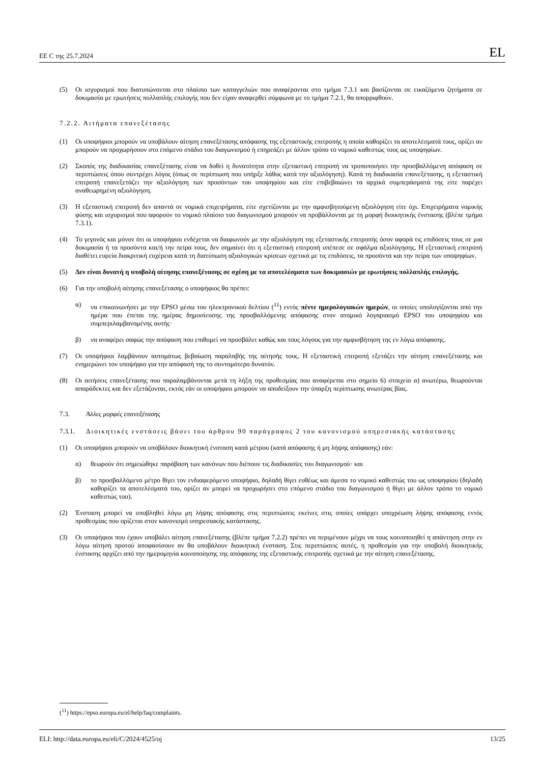ΕΕ C της 25.7.2024 EL
(5) Οι ισχυρισμοί που διατυπώνονται στο πλαίσιο των καταγγελιών που αναφέρονται στο τμήμα 7.3.1 και βασίζονται σε εικαζόμενα ζητήματα σε δοκιμασία με ερωτήσεις πολλαπλής επιλογής που δεν είχαν αναφερθεί σύμφωνα με το τμήμα 7.2.1, θα απορριφθούν.
7.2.2. Αιτήματα επανεξέτασης
(1) Οι υποψήφιοι μπορούν να υποβάλουν αίτηση επανεξέτασης απόφασης της εξεταστικής επιτροπής η οποία καθορίζει τα αποτελέσματά τους, ορίζει αν μπορούν να προχωρήσουν στο επόμενο στάδιο του διαγωνισμού ή επηρεάζει με άλλον τρόπο το νομικό καθεστώς τους ως υποψηφίων.
(2) Σκοπός της διαδικασίας επανεξέτασης είναι να δοθεί η δυνατότητα στην εξεταστική επιτροπή να τροποποιήσει την προσβαλλόμενη απόφαση σε περιπτώσεις όπου συντρέχει λόγος (όπως σε περίπτωση που υπήρξε λάθος κατά την αξιολόγηση). Κατά τη διαδικασία επανεξέτασης, η εξεταστική επιτροπή επανεξετάζει την αξιολόγηση των προσόντων του υποψηφίου και είτε επιβεβαιώνει τα αρχικά συμπεράσματά της είτε παρέχει αναθεωρημένη αξιολόγηση.
(3) Η εξεταστική επιτροπή δεν απαντά σε νομικά επιχειρήματα, είτε σχετίζονται με την αμφισβητούμενη αξιολόγηση είτε όχι. Επιχειρήματα νομικής φύσης και ισχυρισμοί που αφορούν το νομικό πλαίσιο του διαγωνισμού μπορούν να προβάλλονται με τη μορφή διοικητικής ένστασης (βλέπε τμήμα 7.3.1).
(4) Το γεγονός και μόνον ότι οι υποψήφιοι ενδέχεται να διαφωνούν με την αξιολόγηση της εξεταστικής επιτροπής όσον αφορά τις επιδόσεις τους σε μια δοκιμασία ή τα προσόντα και/ή την πείρα τους, δεν σημαίνει ότι η εξεταστική επιτροπή υπέπεσε σε σφάλμα αξιολόγησης. Η εξεταστική επιτροπή διαθέτει ευρεία διακριτική ευχέρεια κατά τη διατύπωση αξιολογικών κρίσεων σχετικά με τις επιδόσεις, τα προσόντα και την πείρα των υποψηφίων.
(5) Δεν είναι δυνατή η υποβολή αίτησης επανεξέτασης σε σχέση με τα αποτελέσματα των δοκιμασιών με ερωτήσεις πολλαπλής επιλογής.
(6) Για την υποβολή αίτησης επανεξέτασης ο υποψήφιος θα πρέπει:
α) να επικοινωνήσει με την EPSO μέσω του ηλεκτρονικού δελτίου (<sup>11</sup>) εντός πέντε ημερολογιακών ημερών, οι οποίες υπολογίζονται από την ημέρα που έπεται της ημέρας δημοσίευσης της προσβαλλόμενης απόφασης στον ατομικό λογαριασμό EPSO του υποψηφίου και συμπεριλαμβανομένης αυτής·
β) να αναφέρει σαφώς την απόφαση που επιθυμεί να προσβάλει καθώς και τους λόγους για την αμφισβήτηση της εν λόγω απόφασης.
(7) Οι υποψήφιοι λαμβάνουν αυτομάτως βεβαίωση παραλαβής της αίτησής τους. Η εξεταστική επιτροπή εξετάζει την αίτηση επανεξέτασης και ενημερώνει τον υποψήφιο για την απόφασή της το συντομότερο δυνατόν.
(8) Οι αιτήσεις επανεξέτασης που παραλαμβάνονται μετά τη λήξη της προθεσμίας που αναφέρεται στο σημείο 6) στοιχείο α) ανωτέρω, θεωρούνται απαράδεκτες και δεν εξετάζονται, εκτός εάν οι υποψήφιοι μπορούν να αποδείξουν την ύπαρξη περίπτωσης ανωτέρας βίας.
7.3. Άλλες μορφές επανεξέτασης
7.3.1. Διοικητικές ενστάσεις βάσει του άρθρου 90 παράγραφος 2 του κανονισμού υπηρεσιακής κατάστασης
(1) Οι υποψήφιοι μπορούν να υποβάλουν διοικητική ένσταση κατά μέτρου (κατά απόφασης ή μη λήψης απόφασης) εάν:
α) θεωρούν ότι σημειώθηκε παράβαση των κανόνων που διέπουν τις διαδικασίες του διαγωνισμού· και
β) το προσβαλλόμενο μέτρο θίγει τον ενδιαφερόμενο υποψήφιο, δηλαδή θίγει ευθέως και άμεσα το νομικό καθεστώς του ως υποψηφίου (δηλαδή καθορίζει τα αποτελέσματά του, ορίζει αν μπορεί να προχωρήσει στο επόμενο στάδιο του διαγωνισμού ή θίγει με άλλον τρόπο το νομικό καθεστώς του).
(2) Ένσταση μπορεί να υποβληθεί λόγω μη λήψης απόφασης στις περιπτώσεις εκείνες στις οποίες υπάρχει υποχρέωση λήψης απόφασης εντός προθεσμίας που ορίζεται στον κανονισμό υπηρεσιακής κατάστασης.
(3) Οι υποψήφιοι που έχουν υποβάλει αίτηση επανεξέτασης (βλέπε τμήμα 7.2.2) πρέπει να περιμένουν μέχρι να τους κοινοποιηθεί η απάντηση στην εν λόγω αίτηση προτού αποφασίσουν αν θα υποβάλουν διοικητική ένσταση. Στις περιπτώσεις αυτές, η προθεσμία για την υποβολή διοικητικής ένστασης αρχίζει από την ημερομηνία κοινοποίησης της απόφασης της εξεταστικής επιτροπής σχετικά με την αίτηση επανεξέτασης.
(<sup>11</sup>) https://epso.europa.eu/el/help/faq/complaints.
ELI: http://data.europa.eu/eli/C/2024/4525/oj 13/25